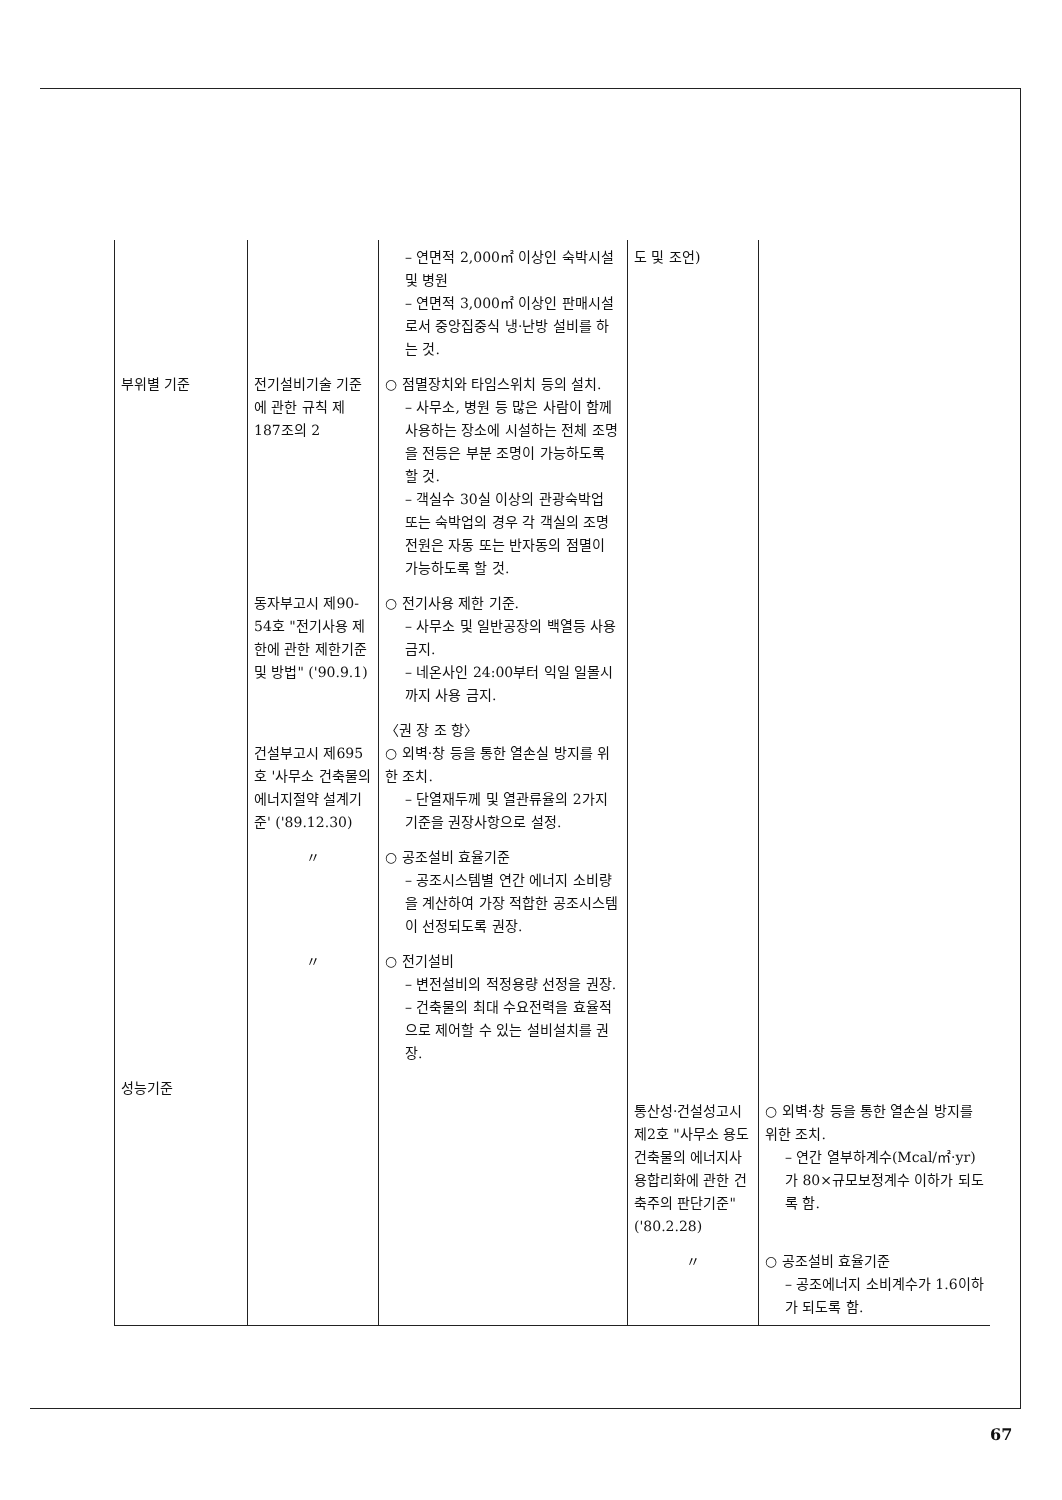| | | – 연면적 2,000㎡ 이상인 숙박시설 및 병원 – 연면적 3,000㎡ 이상인 판매시설로서 중앙집중식 냉·난방 설비를 하는 것. | 도 및 조언) | |
| 부위별 기준 | 전기설비기술 기준에 관한 규칙 제187조의 2 | ○ 점멸장치와 타임스위치 등의 설치. – 사무소, 병원 등 많은 사람이 함께 사용하는 장소에 시설하는 전체 조명을 전등은 부분 조명이 가능하도록 할 것. – 객실수 30실 이상의 관광숙박업 또는 숙박업의 경우 각 객실의 조명전원은 자동 또는 반자동의 점멸이 가능하도록 할 것. | | |
| | 동자부고시 제90-54호 "전기사용 제한에 관한 제한기준 및 방법" ('90.9.1) | ○ 전기사용 제한 기준. – 사무소 및 일반공장의 백열등 사용 금지. – 네온사인 24:00부터 익일 일몰시까지 사용 금지. | | |
| | 건설부고시 제695호 '사무소 건축물의 에너지절약 설계기준' ('89.12.30) | 〈권 장 조 항〉 ○ 외벽·창 등을 통한 열손실 방지를 위한 조치. – 단열재두께 및 열관류율의 2가지 기준을 권장사항으로 설정. | | |
| | 〃 | ○ 공조설비 효율기준 – 공조시스템별 연간 에너지 소비량을 계산하여 가장 적합한 공조시스템이 선정되도록 권장. | | |
| | 〃 | ○ 전기설비 – 변전설비의 적정용량 선정을 권장. – 건축물의 최대 수요전력을 효율적으로 제어할 수 있는 설비설치를 권장. | | |
| 성능기준 | | | 통산성·건설성고시 제2호 "사무소 용도 건축물의 에너지사용합리화에 관한 건축주의 판단기준" ('80.2.28) | ○ 외벽·창 등을 통한 열손실 방지를 위한 조치. – 연간 열부하계수(Mcal/㎡·yr)가 80×규모보정계수 이하가 되도록 함. |
| | | | 〃 | ○ 공조설비 효율기준 – 공조에너지 소비계수가 1.6이하가 되도록 함. |
67